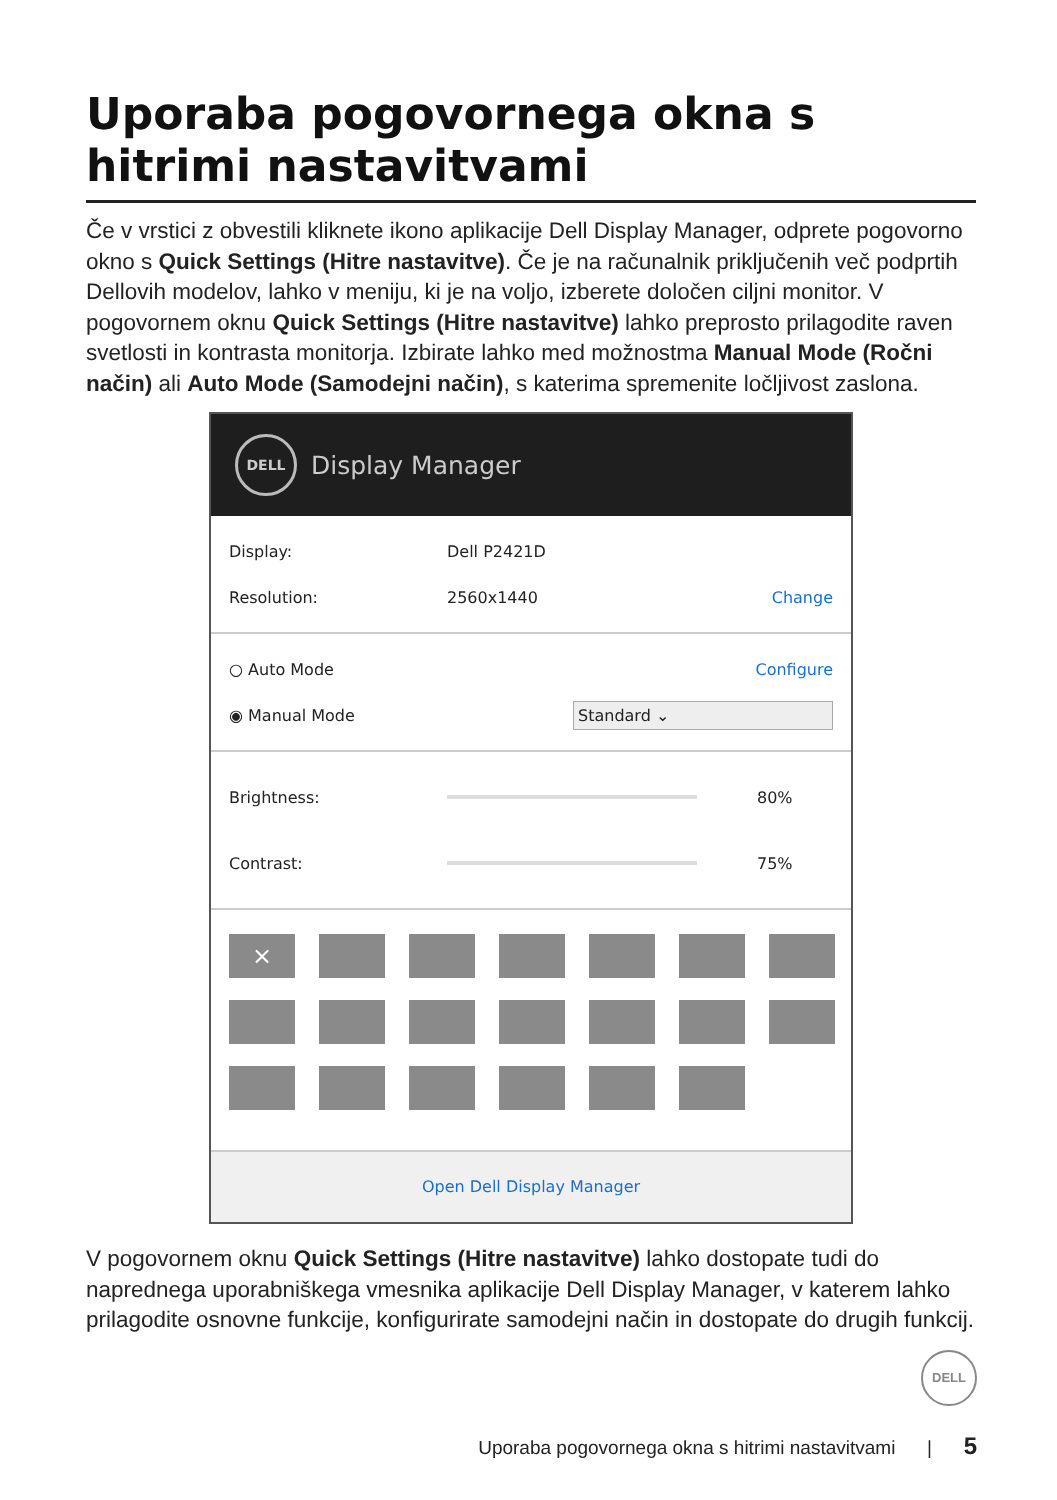Uporaba pogovornega okna s hitrimi nastavitvami
Če v vrstici z obvestili kliknete ikono aplikacije Dell Display Manager, odprete pogovorno okno s Quick Settings (Hitre nastavitve). Če je na računalnik priključenih več podprtih Dellovih modelov, lahko v meniju, ki je na voljo, izberete določen ciljni monitor. V pogovornem oknu Quick Settings (Hitre nastavitve) lahko preprosto prilagodite raven svetlosti in kontrasta monitorja. Izbirate lahko med možnostma Manual Mode (Ročni način) ali Auto Mode (Samodejni način), s katerima spremenite ločljivost zaslona.
DELL
Display Manager
Display: Dell P2421D
Resolution: 2560x1440 Change
○ Auto Mode Configure
◉ Manual Mode Standard ⌄
Brightness: 80%
Contrast: 75%
×
Open Dell Display Manager
V pogovornem oknu Quick Settings (Hitre nastavitve) lahko dostopate tudi do naprednega uporabniškega vmesnika aplikacije Dell Display Manager, v katerem lahko prilagodite osnovne funkcije, konfigurirate samodejni način in dostopate do drugih funkcij.
DELL
Uporaba pogovornega okna s hitrimi nastavitvami | 5